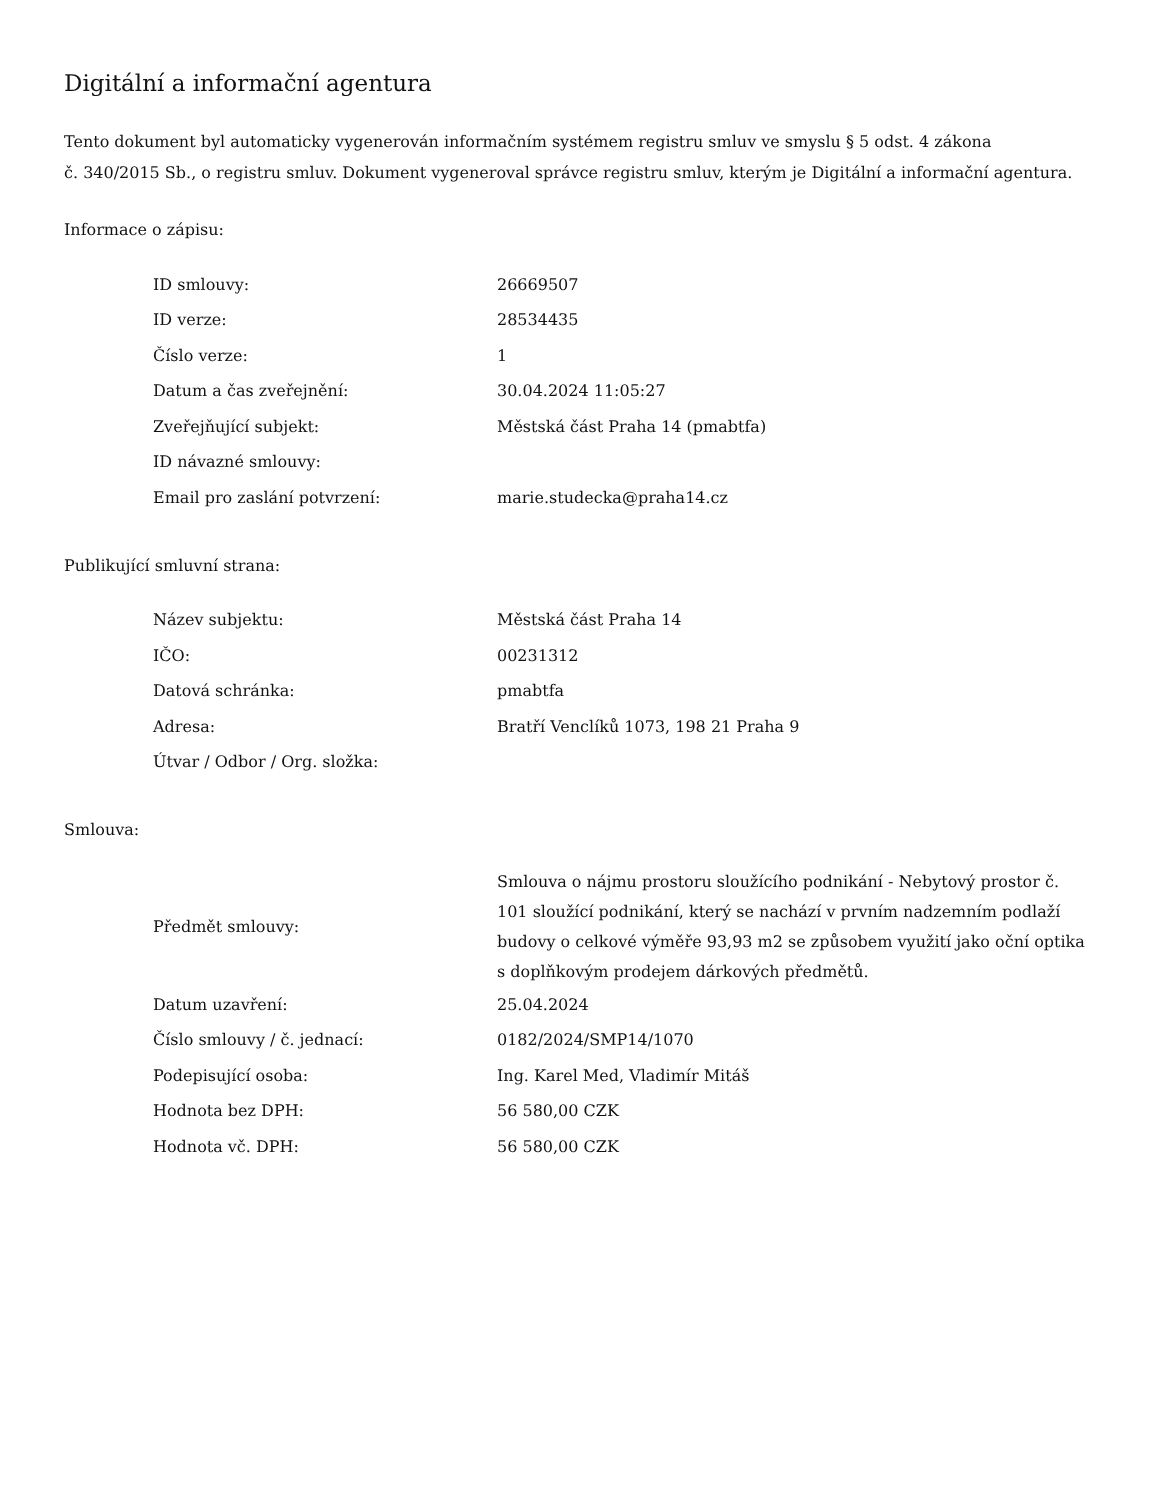Digitální a informační agentura
Tento dokument byl automaticky vygenerován informačním systémem registru smluv ve smyslu § 5 odst. 4 zákona
č. 340/2015 Sb., o registru smluv. Dokument vygeneroval správce registru smluv, kterým je Digitální a informační agentura.
Informace o zápisu:
| ID smlouvy: | 26669507 |
| ID verze: | 28534435 |
| Číslo verze: | 1 |
| Datum a čas zveřejnění: | 30.04.2024 11:05:27 |
| Zveřejňující subjekt: | Městská část Praha 14 (pmabtfa) |
| ID návazné smlouvy: | |
| Email pro zaslání potvrzení: | marie.studecka@praha14.cz |
Publikující smluvní strana:
| Název subjektu: | Městská část Praha 14 |
| IČO: | 00231312 |
| Datová schránka: | pmabtfa |
| Adresa: | Bratří Venclíků 1073, 198 21 Praha 9 |
| Útvar / Odbor / Org. složka: | |
Smlouva:
| Předmět smlouvy: | Smlouva o nájmu prostoru sloužícího podnikání - Nebytový prostor č. 101 sloužící podnikání, který se nachází v prvním nadzemním podlaží budovy o celkové výměře 93,93 m2 se způsobem využití jako oční optika s doplňkovým prodejem dárkových předmětů. |
| Datum uzavření: | 25.04.2024 |
| Číslo smlouvy / č. jednací: | 0182/2024/SMP14/1070 |
| Podepisující osoba: | Ing. Karel Med, Vladimír Mitáš |
| Hodnota bez DPH: | 56 580,00 CZK |
| Hodnota vč. DPH: | 56 580,00 CZK |